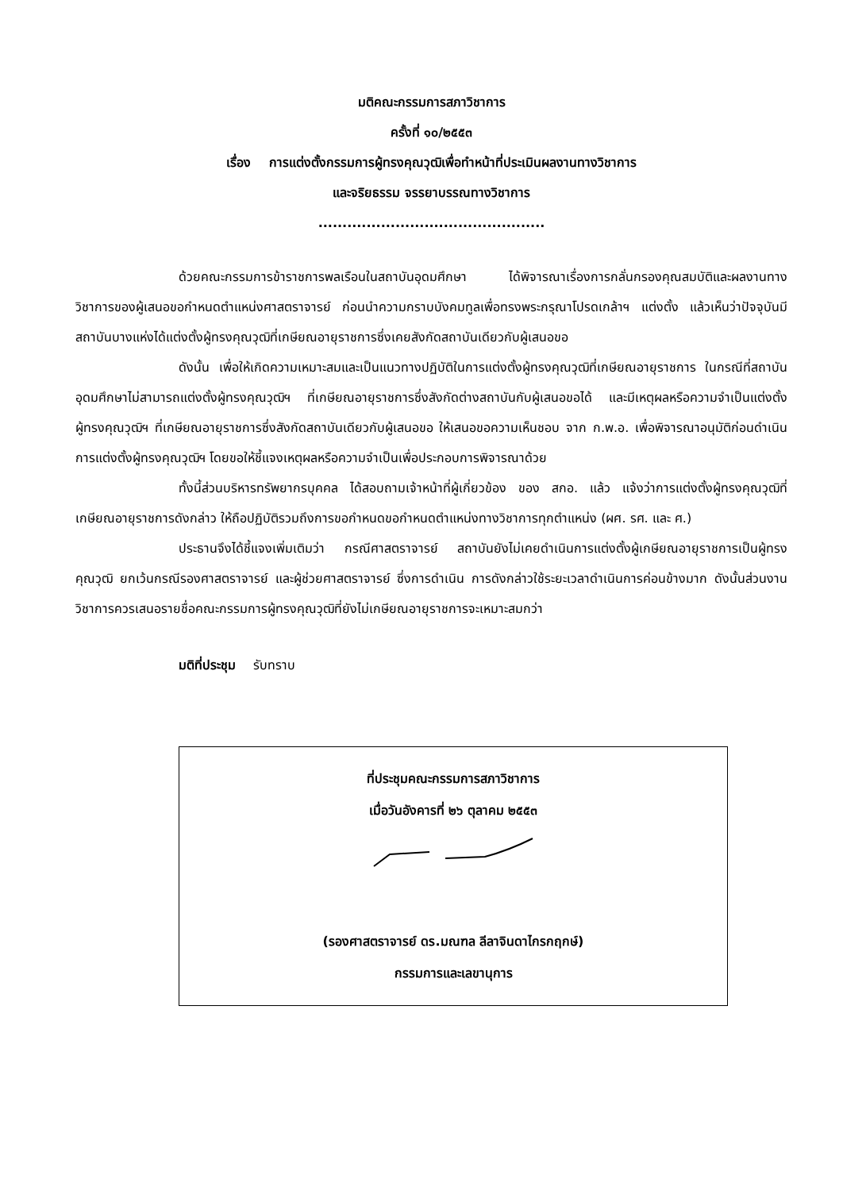มติคณะกรรมการสภาวิชาการ
ครั้งที่ ๑๐/๒๕๕๓
เรื่อง การแต่งตั้งกรรมการผู้ทรงคุณวุฒิเพื่อทำหน้าที่ประเมินผลงานทางวิชาการ
และจริยธรรม จรรยาบรรณทางวิชาการ
...............................................
ด้วยคณะกรรมการข้าราชการพลเรือนในสถาบันอุดมศึกษา ได้พิจารณาเรื่องการกลั่นกรองคุณสมบัติและผลงานทางวิชาการของผู้เสนอขอกำหนดตำแหน่งศาสตราจารย์ ก่อนนำความกราบบังคมทูลเพื่อทรงพระกรุณาโปรดเกล้าฯ แต่งตั้ง แล้วเห็นว่าปัจจุบันมีสถาบันบางแห่งได้แต่งตั้งผู้ทรงคุณวุฒิที่เกษียณอายุราชการซึ่งเคยสังกัดสถาบันเดียวกับผู้เสนอขอ
ดังนั้น เพื่อให้เกิดความเหมาะสมและเป็นแนวทางปฏิบัติในการแต่งตั้งผู้ทรงคุณวุฒิที่เกษียณอายุราชการ ในกรณีที่สถาบันอุดมศึกษาไม่สามารถแต่งตั้งผู้ทรงคุณวุฒิฯ ที่เกษียณอายุราชการซึ่งสังกัดต่างสถาบันกับผู้เสนอขอได้ และมีเหตุผลหรือความจำเป็นแต่งตั้งผู้ทรงคุณวุฒิฯ ที่เกษียณอายุราชการซึ่งสังกัดสถาบันเดียวกับผู้เสนอขอ ให้เสนอขอความเห็นชอบ จาก ก.พ.อ. เพื่อพิจารณาอนุมัติก่อนดำเนินการแต่งตั้งผู้ทรงคุณวุฒิฯ โดยขอให้ชี้แจงเหตุผลหรือความจำเป็นเพื่อประกอบการพิจารณาด้วย
ทั้งนี้ส่วนบริหารทรัพยากรบุคคล ได้สอบถามเจ้าหน้าที่ผู้เกี่ยวข้อง ของ สกอ. แล้ว แจ้งว่าการแต่งตั้งผู้ทรงคุณวุฒิที่เกษียณอายุราชการดังกล่าว ให้ถือปฏิบัติรวมถึงการขอกำหนดขอกำหนดตำแหน่งทางวิชาการทุกตำแหน่ง (ผศ. รศ. และ ศ.)
ประธานจึงได้ชี้แจงเพิ่มเติมว่า กรณีศาสตราจารย์ สถาบันยังไม่เคยดำเนินการแต่งตั้งผู้เกษียณอายุราชการเป็นผู้ทรงคุณวุฒิ ยกเว้นกรณีรองศาสตราจารย์ และผู้ช่วยศาสตราจารย์ ซึ่งการดำเนิน การดังกล่าวใช้ระยะเวลาดำเนินการค่อนข้างมาก ดังนั้นส่วนงานวิชาการควรเสนอรายชื่อคณะกรรมการผู้ทรงคุณวุฒิที่ยังไม่เกษียณอายุราชการจะเหมาะสมกว่า
มติที่ประชุม รับทราบ
ที่ประชุมคณะกรรมการสภาวิชาการ
เมื่อวันอังคารที่ ๒๖ ตุลาคม ๒๕๕๓
(รองศาสตราจารย์ ดร.มณฑล ลีลาจินดาไกรกฤกษ์)
กรรมการและเลขานุการ